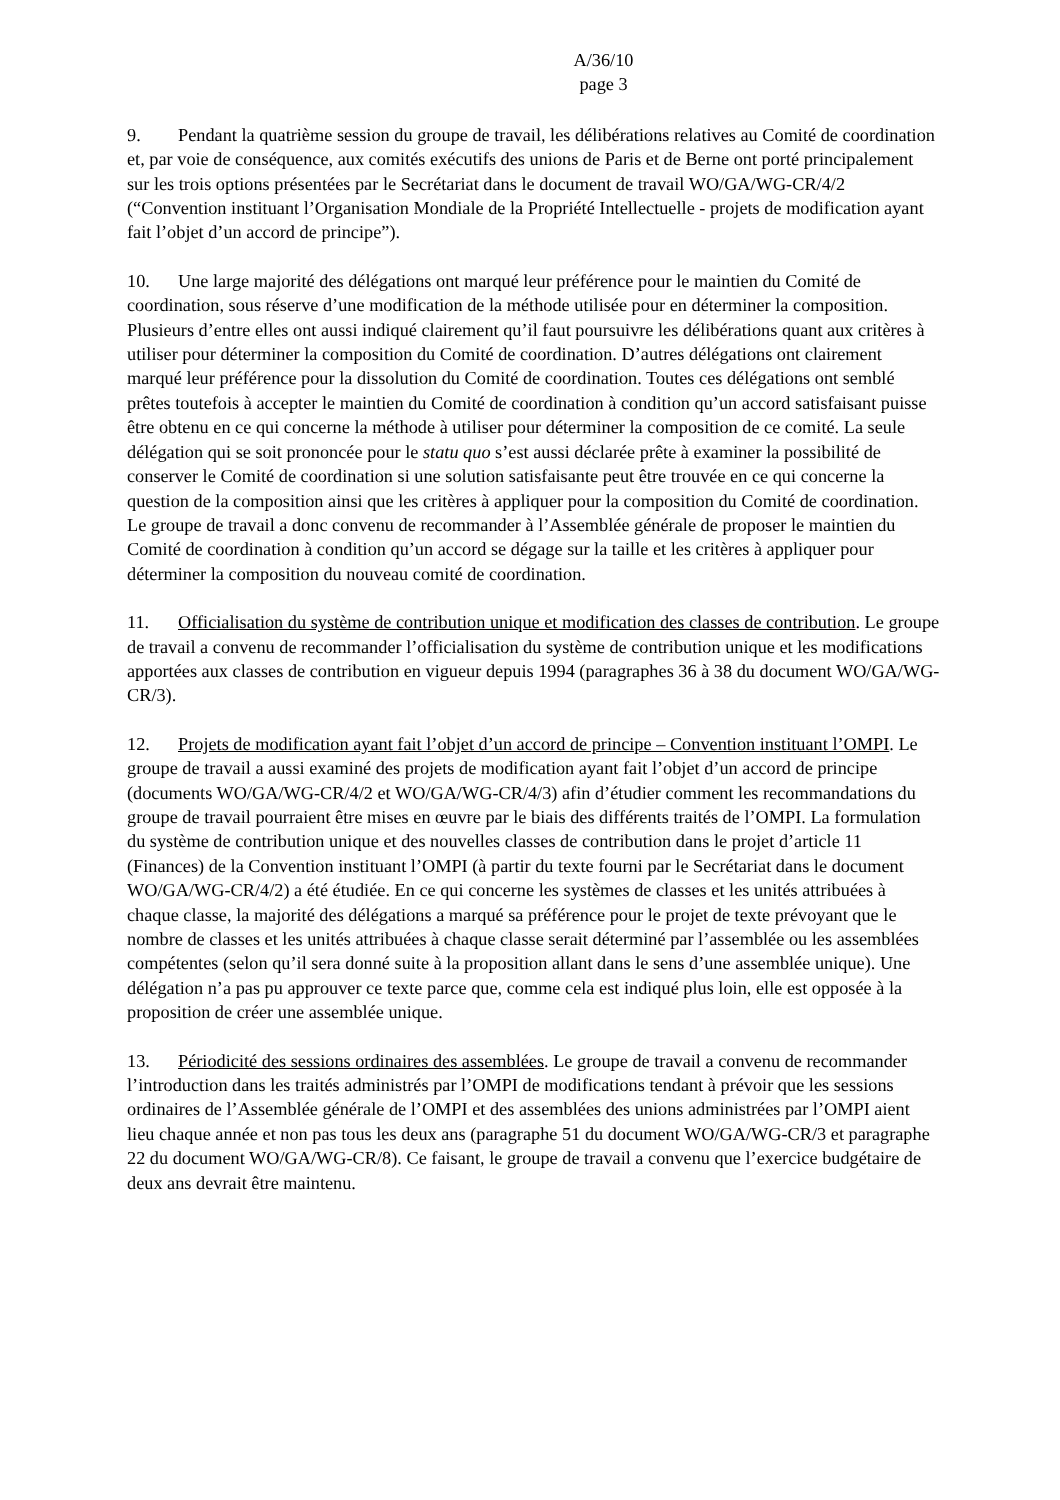A/36/10
page 3
9. Pendant la quatrième session du groupe de travail, les délibérations relatives au Comité de coordination et, par voie de conséquence, aux comités exécutifs des unions de Paris et de Berne ont porté principalement sur les trois options présentées par le Secrétariat dans le document de travail WO/GA/WG-CR/4/2 (“Convention instituant l’Organisation Mondiale de la Propriété Intellectuelle - projets de modification ayant fait l’objet d’un accord de principe”).
10. Une large majorité des délégations ont marqué leur préférence pour le maintien du Comité de coordination, sous réserve d’une modification de la méthode utilisée pour en déterminer la composition. Plusieurs d’entre elles ont aussi indiqué clairement qu’il faut poursuivre les délibérations quant aux critères à utiliser pour déterminer la composition du Comité de coordination. D’autres délégations ont clairement marqué leur préférence pour la dissolution du Comité de coordination. Toutes ces délégations ont semblé prêtes toutefois à accepter le maintien du Comité de coordination à condition qu’un accord satisfaisant puisse être obtenu en ce qui concerne la méthode à utiliser pour déterminer la composition de ce comité. La seule délégation qui se soit prononcée pour le statu quo s’est aussi déclarée prête à examiner la possibilité de conserver le Comité de coordination si une solution satisfaisante peut être trouvée en ce qui concerne la question de la composition ainsi que les critères à appliquer pour la composition du Comité de coordination. Le groupe de travail a donc convenu de recommander à l’Assemblée générale de proposer le maintien du Comité de coordination à condition qu’un accord se dégage sur la taille et les critères à appliquer pour déterminer la composition du nouveau comité de coordination.
11. Officialisation du système de contribution unique et modification des classes de contribution. Le groupe de travail a convenu de recommander l’officialisation du système de contribution unique et les modifications apportées aux classes de contribution en vigueur depuis 1994 (paragraphes 36 à 38 du document WO/GA/WG-CR/3).
12. Projets de modification ayant fait l’objet d’un accord de principe – Convention instituant l’OMPI. Le groupe de travail a aussi examiné des projets de modification ayant fait l’objet d’un accord de principe (documents WO/GA/WG-CR/4/2 et WO/GA/WG-CR/4/3) afin d’étudier comment les recommandations du groupe de travail pourraient être mises en œuvre par le biais des différents traités de l’OMPI. La formulation du système de contribution unique et des nouvelles classes de contribution dans le projet d’article 11 (Finances) de la Convention instituant l’OMPI (à partir du texte fourni par le Secrétariat dans le document WO/GA/WG-CR/4/2) a été étudiée. En ce qui concerne les systèmes de classes et les unités attribuées à chaque classe, la majorité des délégations a marqué sa préférence pour le projet de texte prévoyant que le nombre de classes et les unités attribuées à chaque classe serait déterminé par l’assemblée ou les assemblées compétentes (selon qu’il sera donné suite à la proposition allant dans le sens d’une assemblée unique). Une délégation n’a pas pu approuver ce texte parce que, comme cela est indiqué plus loin, elle est opposée à la proposition de créer une assemblée unique.
13. Périodicité des sessions ordinaires des assemblées. Le groupe de travail a convenu de recommander l’introduction dans les traités administrés par l’OMPI de modifications tendant à prévoir que les sessions ordinaires de l’Assemblée générale de l’OMPI et des assemblées des unions administrées par l’OMPI aient lieu chaque année et non pas tous les deux ans (paragraphe 51 du document WO/GA/WG-CR/3 et paragraphe 22 du document WO/GA/WG-CR/8). Ce faisant, le groupe de travail a convenu que l’exercice budgétaire de deux ans devrait être maintenu.